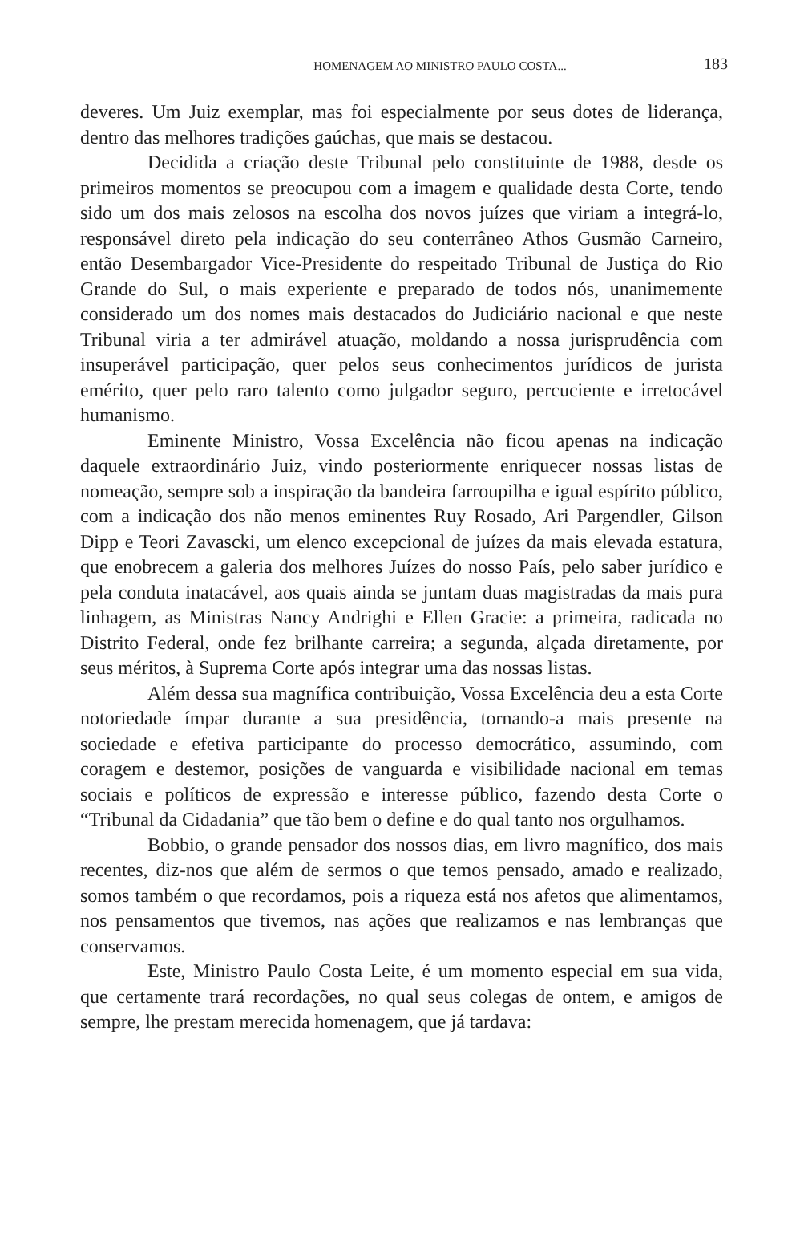HOMENAGEM AO MINISTRO PAULO COSTA... 183
deveres. Um Juiz exemplar, mas foi especialmente por seus dotes de liderança, dentro das melhores tradições gaúchas, que mais se destacou.
Decidida a criação deste Tribunal pelo constituinte de 1988, desde os primeiros momentos se preocupou com a imagem e qualidade desta Corte, tendo sido um dos mais zelosos na escolha dos novos juízes que viriam a integrá-lo, responsável direto pela indicação do seu conterrâneo Athos Gusmão Carneiro, então Desembargador Vice-Presidente do respeitado Tribunal de Justiça do Rio Grande do Sul, o mais experiente e preparado de todos nós, unanimemente considerado um dos nomes mais destacados do Judiciário nacional e que neste Tribunal viria a ter admirável atuação, moldando a nossa jurisprudência com insuperável participação, quer pelos seus conhecimentos jurídicos de jurista emérito, quer pelo raro talento como julgador seguro, percuciente e irretocável humanismo.
Eminente Ministro, Vossa Excelência não ficou apenas na indicação daquele extraordinário Juiz, vindo posteriormente enriquecer nossas listas de nomeação, sempre sob a inspiração da bandeira farroupilha e igual espírito público, com a indicação dos não menos eminentes Ruy Rosado, Ari Pargendler, Gilson Dipp e Teori Zavascki, um elenco excepcional de juízes da mais elevada estatura, que enobrecem a galeria dos melhores Juízes do nosso País, pelo saber jurídico e pela conduta inatacável, aos quais ainda se juntam duas magistradas da mais pura linhagem, as Ministras Nancy Andrighi e Ellen Gracie: a primeira, radicada no Distrito Federal, onde fez brilhante carreira; a segunda, alçada diretamente, por seus méritos, à Suprema Corte após integrar uma das nossas listas.
Além dessa sua magnífica contribuição, Vossa Excelência deu a esta Corte notoriedade ímpar durante a sua presidência, tornando-a mais presente na sociedade e efetiva participante do processo democrático, assumindo, com coragem e destemor, posições de vanguarda e visibilidade nacional em temas sociais e políticos de expressão e interesse público, fazendo desta Corte o “Tribunal da Cidadania” que tão bem o define e do qual tanto nos orgulhamos.
Bobbio, o grande pensador dos nossos dias, em livro magnífico, dos mais recentes, diz-nos que além de sermos o que temos pensado, amado e realizado, somos também o que recordamos, pois a riqueza está nos afetos que alimentamos, nos pensamentos que tivemos, nas ações que realizamos e nas lembranças que conservamos.
Este, Ministro Paulo Costa Leite, é um momento especial em sua vida, que certamente trará recordações, no qual seus colegas de ontem, e amigos de sempre, lhe prestam merecida homenagem, que já tardava: